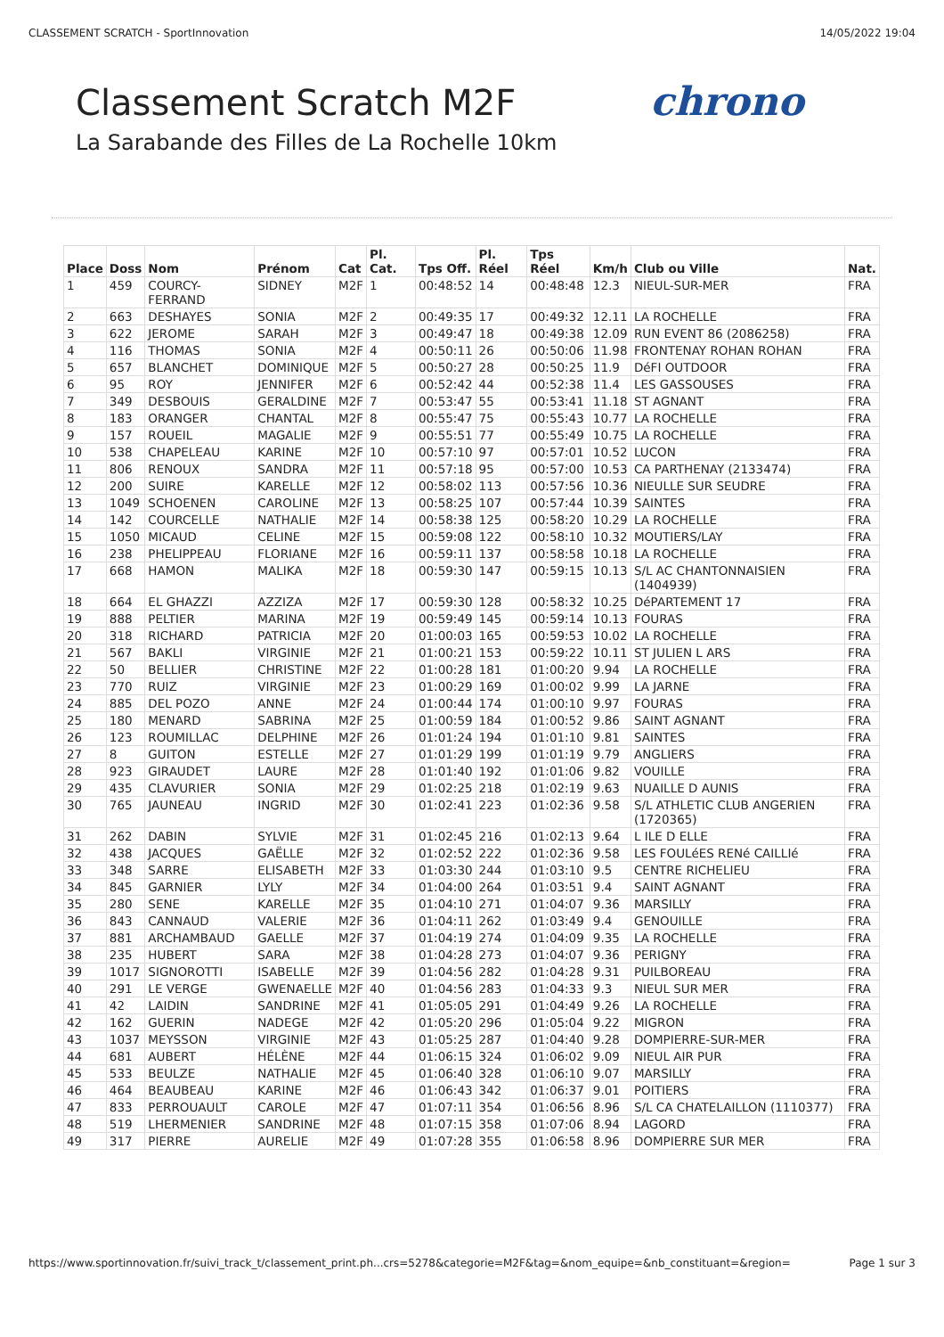CLASSEMENT SCRATCH - SportInnovation 14/05/2022 19:04
chrono
Classement Scratch M2F
La Sarabande des Filles de La Rochelle 10km
| Place | Doss | Nom | Prénom | Cat | Pl. Cat. | Tps Off. | Pl. Réel | Tps Réel | Km/h | Club ou Ville | Nat. |
| --- | --- | --- | --- | --- | --- | --- | --- | --- | --- | --- | --- |
| 1 | 459 | COURCY-FERRAND | SIDNEY | M2F | 1 | 00:48:52 | 14 | 00:48:48 | 12.3 | NIEUL-SUR-MER | FRA |
| 2 | 663 | DESHAYES | SONIA | M2F | 2 | 00:49:35 | 17 | 00:49:32 | 12.11 | LA ROCHELLE | FRA |
| 3 | 622 | JEROME | SARAH | M2F | 3 | 00:49:47 | 18 | 00:49:38 | 12.09 | RUN EVENT 86 (2086258) | FRA |
| 4 | 116 | THOMAS | SONIA | M2F | 4 | 00:50:11 | 26 | 00:50:06 | 11.98 | FRONTENAY ROHAN ROHAN | FRA |
| 5 | 657 | BLANCHET | DOMINIQUE | M2F | 5 | 00:50:27 | 28 | 00:50:25 | 11.9 | DéFI OUTDOOR | FRA |
| 6 | 95 | ROY | JENNIFER | M2F | 6 | 00:52:42 | 44 | 00:52:38 | 11.4 | LES GASSOUSES | FRA |
| 7 | 349 | DESBOUIS | GERALDINE | M2F | 7 | 00:53:47 | 55 | 00:53:41 | 11.18 | ST AGNANT | FRA |
| 8 | 183 | ORANGER | CHANTAL | M2F | 8 | 00:55:47 | 75 | 00:55:43 | 10.77 | LA ROCHELLE | FRA |
| 9 | 157 | ROUEIL | MAGALIE | M2F | 9 | 00:55:51 | 77 | 00:55:49 | 10.75 | LA ROCHELLE | FRA |
| 10 | 538 | CHAPELEAU | KARINE | M2F | 10 | 00:57:10 | 97 | 00:57:01 | 10.52 | LUCON | FRA |
| 11 | 806 | RENOUX | SANDRA | M2F | 11 | 00:57:18 | 95 | 00:57:00 | 10.53 | CA PARTHENAY (2133474) | FRA |
| 12 | 200 | SUIRE | KARELLE | M2F | 12 | 00:58:02 | 113 | 00:57:56 | 10.36 | NIEULLE SUR SEUDRE | FRA |
| 13 | 1049 | SCHOENEN | CAROLINE | M2F | 13 | 00:58:25 | 107 | 00:57:44 | 10.39 | SAINTES | FRA |
| 14 | 142 | COURCELLE | NATHALIE | M2F | 14 | 00:58:38 | 125 | 00:58:20 | 10.29 | LA ROCHELLE | FRA |
| 15 | 1050 | MICAUD | CELINE | M2F | 15 | 00:59:08 | 122 | 00:58:10 | 10.32 | MOUTIERS/LAY | FRA |
| 16 | 238 | PHELIPPEAU | FLORIANE | M2F | 16 | 00:59:11 | 137 | 00:58:58 | 10.18 | LA ROCHELLE | FRA |
| 17 | 668 | HAMON | MALIKA | M2F | 18 | 00:59:30 | 147 | 00:59:15 | 10.13 | S/L AC CHANTONNAISIEN (1404939) | FRA |
| 18 | 664 | EL GHAZZI | AZZIZA | M2F | 17 | 00:59:30 | 128 | 00:58:32 | 10.25 | DéPARTEMENT 17 | FRA |
| 19 | 888 | PELTIER | MARINA | M2F | 19 | 00:59:49 | 145 | 00:59:14 | 10.13 | FOURAS | FRA |
| 20 | 318 | RICHARD | PATRICIA | M2F | 20 | 01:00:03 | 165 | 00:59:53 | 10.02 | LA ROCHELLE | FRA |
| 21 | 567 | BAKLI | VIRGINIE | M2F | 21 | 01:00:21 | 153 | 00:59:22 | 10.11 | ST JULIEN L ARS | FRA |
| 22 | 50 | BELLIER | CHRISTINE | M2F | 22 | 01:00:28 | 181 | 01:00:20 | 9.94 | LA ROCHELLE | FRA |
| 23 | 770 | RUIZ | VIRGINIE | M2F | 23 | 01:00:29 | 169 | 01:00:02 | 9.99 | LA JARNE | FRA |
| 24 | 885 | DEL POZO | ANNE | M2F | 24 | 01:00:44 | 174 | 01:00:10 | 9.97 | FOURAS | FRA |
| 25 | 180 | MENARD | SABRINA | M2F | 25 | 01:00:59 | 184 | 01:00:52 | 9.86 | SAINT AGNANT | FRA |
| 26 | 123 | ROUMILLAC | DELPHINE | M2F | 26 | 01:01:24 | 194 | 01:01:10 | 9.81 | SAINTES | FRA |
| 27 | 8 | GUITON | ESTELLE | M2F | 27 | 01:01:29 | 199 | 01:01:19 | 9.79 | ANGLIERS | FRA |
| 28 | 923 | GIRAUDET | LAURE | M2F | 28 | 01:01:40 | 192 | 01:01:06 | 9.82 | VOUILLE | FRA |
| 29 | 435 | CLAVURIER | SONIA | M2F | 29 | 01:02:25 | 218 | 01:02:19 | 9.63 | NUAILLE D AUNIS | FRA |
| 30 | 765 | JAUNEAU | INGRID | M2F | 30 | 01:02:41 | 223 | 01:02:36 | 9.58 | S/L ATHLETIC CLUB ANGERIEN (1720365) | FRA |
| 31 | 262 | DABIN | SYLVIE | M2F | 31 | 01:02:45 | 216 | 01:02:13 | 9.64 | L ILE D ELLE | FRA |
| 32 | 438 | JACQUES | GAËLLE | M2F | 32 | 01:02:52 | 222 | 01:02:36 | 9.58 | LES FOULéES RENé CAILLIé | FRA |
| 33 | 348 | SARRE | ELISABETH | M2F | 33 | 01:03:30 | 244 | 01:03:10 | 9.5 | CENTRE RICHELIEU | FRA |
| 34 | 845 | GARNIER | LYLY | M2F | 34 | 01:04:00 | 264 | 01:03:51 | 9.4 | SAINT AGNANT | FRA |
| 35 | 280 | SENE | KARELLE | M2F | 35 | 01:04:10 | 271 | 01:04:07 | 9.36 | MARSILLY | FRA |
| 36 | 843 | CANNAUD | VALERIE | M2F | 36 | 01:04:11 | 262 | 01:03:49 | 9.4 | GENOUILLE | FRA |
| 37 | 881 | ARCHAMBAUD | GAELLE | M2F | 37 | 01:04:19 | 274 | 01:04:09 | 9.35 | LA ROCHELLE | FRA |
| 38 | 235 | HUBERT | SARA | M2F | 38 | 01:04:28 | 273 | 01:04:07 | 9.36 | PERIGNY | FRA |
| 39 | 1017 | SIGNOROTTI | ISABELLE | M2F | 39 | 01:04:56 | 282 | 01:04:28 | 9.31 | PUILBOREAU | FRA |
| 40 | 291 | LE VERGE | GWENAELLE | M2F | 40 | 01:04:56 | 283 | 01:04:33 | 9.3 | NIEUL SUR MER | FRA |
| 41 | 42 | LAIDIN | SANDRINE | M2F | 41 | 01:05:05 | 291 | 01:04:49 | 9.26 | LA ROCHELLE | FRA |
| 42 | 162 | GUERIN | NADEGE | M2F | 42 | 01:05:20 | 296 | 01:05:04 | 9.22 | MIGRON | FRA |
| 43 | 1037 | MEYSSON | VIRGINIE | M2F | 43 | 01:05:25 | 287 | 01:04:40 | 9.28 | DOMPIERRE-SUR-MER | FRA |
| 44 | 681 | AUBERT | HÉLÈNE | M2F | 44 | 01:06:15 | 324 | 01:06:02 | 9.09 | NIEUL AIR PUR | FRA |
| 45 | 533 | BEULZE | NATHALIE | M2F | 45 | 01:06:40 | 328 | 01:06:10 | 9.07 | MARSILLY | FRA |
| 46 | 464 | BEAUBEAU | KARINE | M2F | 46 | 01:06:43 | 342 | 01:06:37 | 9.01 | POITIERS | FRA |
| 47 | 833 | PERROUAULT | CAROLE | M2F | 47 | 01:07:11 | 354 | 01:06:56 | 8.96 | S/L CA CHATELAILLON (1110377) | FRA |
| 48 | 519 | LHERMENIER | SANDRINE | M2F | 48 | 01:07:15 | 358 | 01:07:06 | 8.94 | LAGORD | FRA |
| 49 | 317 | PIERRE | AURELIE | M2F | 49 | 01:07:28 | 355 | 01:06:58 | 8.96 | DOMPIERRE SUR MER | FRA |
https://www.sportinnovation.fr/suivi_track_t/classement_print.ph...crs=5278&categorie=M2F&tag=&nom_equipe=&nb_constituant=&region= Page 1 sur 3